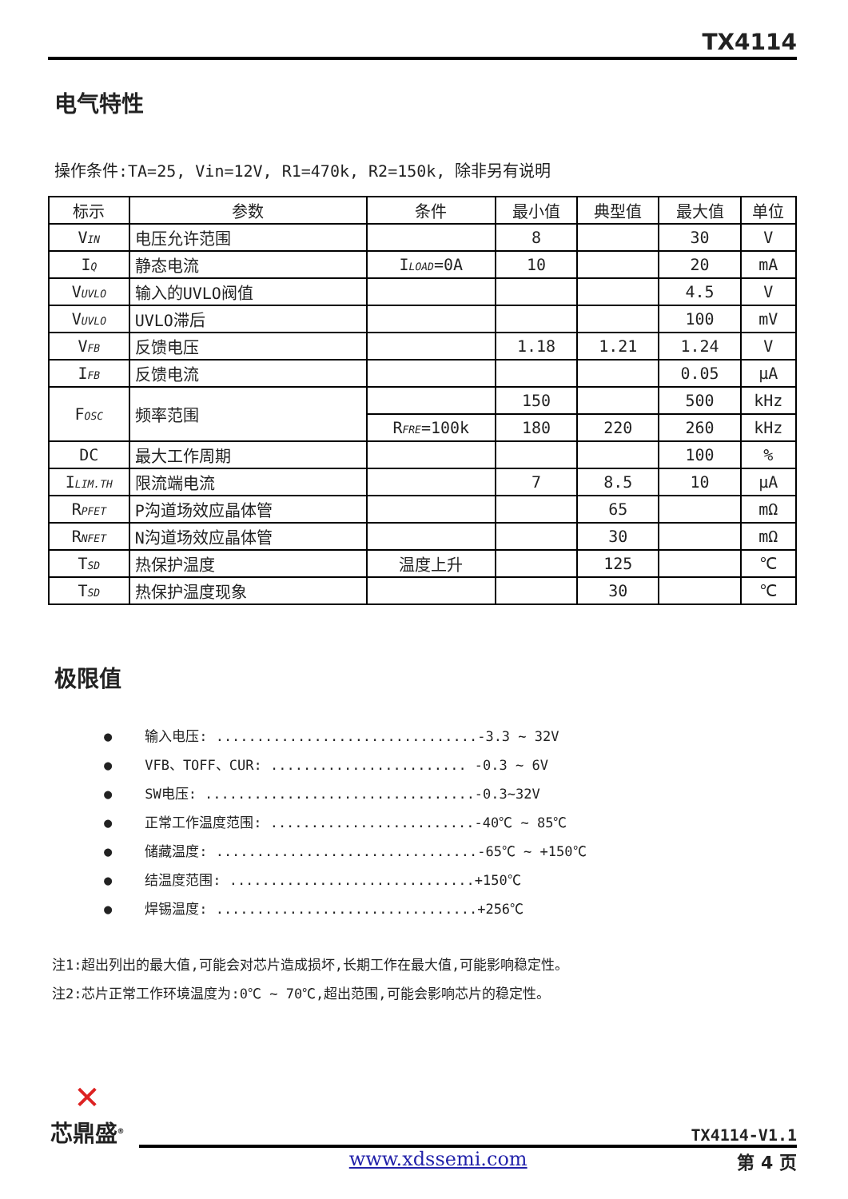TX4114
电气特性
操作条件:TA=25, Vin=12V, R1=470k, R2=150k, 除非另有说明
| 标示 | 参数 | 条件 | 最小值 | 典型值 | 最大值 | 单位 |
| V<sub>IN</sub> | 电压允许范围 | | 8 | | 30 | V |
| I<sub>Q</sub> | 静态电流 | I<sub>LOAD</sub>=0A | 10 | | 20 | mA |
| V<sub>UVLO</sub> | 输入的UVLO阀值 | | | | 4.5 | V |
| V<sub>UVLO</sub> | UVLO滞后 | | | | 100 | mV |
| V<sub>FB</sub> | 反馈电压 | | 1.18 | 1.21 | 1.24 | V |
| I<sub>FB</sub> | 反馈电流 | | | | 0.05 | μA |
| F<sub>OSC</sub> | 频率范围 | | 150 | | 500 | kHz |
| | | R<sub>FRE</sub>=100k | 180 | 220 | 260 | kHz |
| DC | 最大工作周期 | | | | 100 | % |
| I<sub>LIM.TH</sub> | 限流端电流 | | 7 | 8.5 | 10 | μA |
| R<sub>PFET</sub> | P沟道场效应晶体管 | | | 65 | | mΩ |
| R<sub>NFET</sub> | N沟道场效应晶体管 | | | 30 | | mΩ |
| T<sub>SD</sub> | 热保护温度 | 温度上升 | | 125 | | ℃ |
| T<sub>SD</sub> | 热保护温度现象 | | | 30 | | ℃ |
极限值
● 输入电压: ................................-3.3 ~ 32V
● VFB、TOFF、CUR: ........................ -0.3 ~ 6V
● SW电压: .................................-0.3~32V
● 正常工作温度范围: .........................-40℃ ~ 85℃
● 储藏温度: ................................-65℃ ~ +150℃
● 结温度范围: ..............................+150℃
● 焊锡温度: ................................+256℃
注1:超出列出的最大值,可能会对芯片造成损坏,长期工作在最大值,可能影响稳定性。
注2:芯片正常工作环境温度为:0℃ ~ 70℃,超出范围,可能会影响芯片的稳定性。
✕
芯鼎盛<sup>®</sup>
TX4114-V1.1
www.xdssemi.com 第 4 页